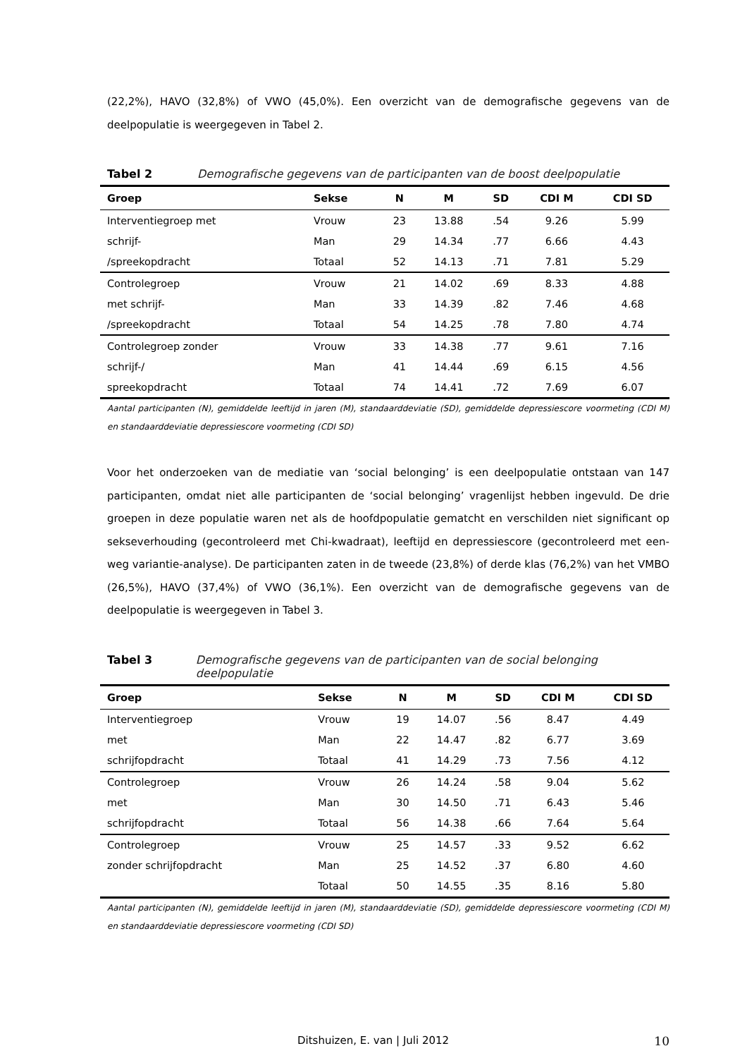(22,2%), HAVO (32,8%) of VWO (45,0%). Een overzicht van de demografische gegevens van de deelpopulatie is weergegeven in Tabel 2.
Tabel 2 Demografische gegevens van de participanten van de boost deelpopulatie
| Groep | Sekse | N | M | SD | CDI M | CDI SD |
| --- | --- | --- | --- | --- | --- | --- |
| Interventiegroep met | Vrouw | 23 | 13.88 | .54 | 9.26 | 5.99 |
| schrijf- | Man | 29 | 14.34 | .77 | 6.66 | 4.43 |
| /spreekopdracht | Totaal | 52 | 14.13 | .71 | 7.81 | 5.29 |
| Controlegroep | Vrouw | 21 | 14.02 | .69 | 8.33 | 4.88 |
| met schrijf- | Man | 33 | 14.39 | .82 | 7.46 | 4.68 |
| /spreekopdracht | Totaal | 54 | 14.25 | .78 | 7.80 | 4.74 |
| Controlegroep zonder | Vrouw | 33 | 14.38 | .77 | 9.61 | 7.16 |
| schrijf-/ | Man | 41 | 14.44 | .69 | 6.15 | 4.56 |
| spreekopdracht | Totaal | 74 | 14.41 | .72 | 7.69 | 6.07 |
Aantal participanten (N), gemiddelde leeftijd in jaren (M), standaarddeviatie (SD), gemiddelde depressiescore voormeting (CDI M) en standaarddeviatie depressiescore voormeting (CDI SD)
Voor het onderzoeken van de mediatie van ‘social belonging’ is een deelpopulatie ontstaan van 147 participanten, omdat niet alle participanten de ‘social belonging’ vragenlijst hebben ingevuld. De drie groepen in deze populatie waren net als de hoofdpopulatie gematcht en verschilden niet significant op sekseverhouding (gecontroleerd met Chi-kwadraat), leeftijd en depressiescore (gecontroleerd met een-weg variantie-analyse). De participanten zaten in de tweede (23,8%) of derde klas (76,2%) van het VMBO (26,5%), HAVO (37,4%) of VWO (36,1%). Een overzicht van de demografische gegevens van de deelpopulatie is weergegeven in Tabel 3.
Tabel 3 Demografische gegevens van de participanten van de social belonging deelpopulatie
| Groep | Sekse | N | M | SD | CDI M | CDI SD |
| --- | --- | --- | --- | --- | --- | --- |
| Interventiegroep | Vrouw | 19 | 14.07 | .56 | 8.47 | 4.49 |
| met | Man | 22 | 14.47 | .82 | 6.77 | 3.69 |
| schrijfopdracht | Totaal | 41 | 14.29 | .73 | 7.56 | 4.12 |
| Controlegroep | Vrouw | 26 | 14.24 | .58 | 9.04 | 5.62 |
| met | Man | 30 | 14.50 | .71 | 6.43 | 5.46 |
| schrijfopdracht | Totaal | 56 | 14.38 | .66 | 7.64 | 5.64 |
| Controlegroep | Vrouw | 25 | 14.57 | .33 | 9.52 | 6.62 |
| zonder schrijfopdracht | Man | 25 | 14.52 | .37 | 6.80 | 4.60 |
| | Totaal | 50 | 14.55 | .35 | 8.16 | 5.80 |
Aantal participanten (N), gemiddelde leeftijd in jaren (M), standaarddeviatie (SD), gemiddelde depressiescore voormeting (CDI M) en standaarddeviatie depressiescore voormeting (CDI SD)
Ditshuizen, E. van | Juli 2012 10